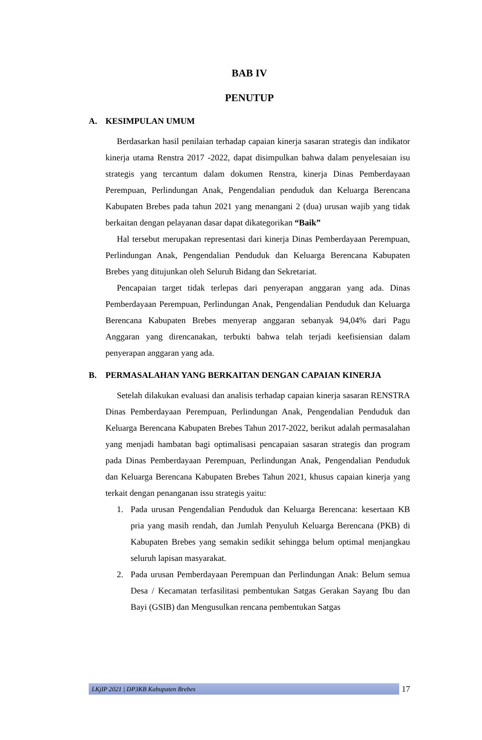BAB IV
PENUTUP
A. KESIMPULAN UMUM
Berdasarkan hasil penilaian terhadap capaian kinerja sasaran strategis dan indikator kinerja utama Renstra 2017 -2022, dapat disimpulkan bahwa dalam penyelesaian isu strategis yang tercantum dalam dokumen Renstra, kinerja Dinas Pemberdayaan Perempuan, Perlindungan Anak, Pengendalian penduduk dan Keluarga Berencana Kabupaten Brebes pada tahun 2021 yang menangani 2 (dua) urusan wajib yang tidak berkaitan dengan pelayanan dasar dapat dikategorikan “Baik”
Hal tersebut merupakan representasi dari kinerja Dinas Pemberdayaan Perempuan, Perlindungan Anak, Pengendalian Penduduk dan Keluarga Berencana Kabupaten Brebes yang ditujunkan oleh Seluruh Bidang dan Sekretariat.
Pencapaian target tidak terlepas dari penyerapan anggaran yang ada. Dinas Pemberdayaan Perempuan, Perlindungan Anak, Pengendalian Penduduk dan Keluarga Berencana Kabupaten Brebes menyerap anggaran sebanyak 94,04% dari Pagu Anggaran yang direncanakan, terbukti bahwa telah terjadi keefisiensian dalam penyerapan anggaran yang ada.
B. PERMASALAHAN YANG BERKAITAN DENGAN CAPAIAN KINERJA
Setelah dilakukan evaluasi dan analisis terhadap capaian kinerja sasaran RENSTRA Dinas Pemberdayaan Perempuan, Perlindungan Anak, Pengendalian Penduduk dan Keluarga Berencana Kabupaten Brebes Tahun 2017-2022, berikut adalah permasalahan yang menjadi hambatan bagi optimalisasi pencapaian sasaran strategis dan program pada Dinas Pemberdayaan Perempuan, Perlindungan Anak, Pengendalian Penduduk dan Keluarga Berencana Kabupaten Brebes Tahun 2021, khusus capaian kinerja yang terkait dengan penanganan issu strategis yaitu:
1. Pada urusan Pengendalian Penduduk dan Keluarga Berencana: kesertaan KB pria yang masih rendah, dan Jumlah Penyuluh Keluarga Berencana (PKB) di Kabupaten Brebes yang semakin sedikit sehingga belum optimal menjangkau seluruh lapisan masyarakat.
2. Pada urusan Pemberdayaan Perempuan dan Perlindungan Anak: Belum semua Desa / Kecamatan terfasilitasi pembentukan Satgas Gerakan Sayang Ibu dan Bayi (GSIB) dan Mengusulkan rencana pembentukan Satgas
LKjIP 2021 | DP3KB Kabupaten Brebes
17